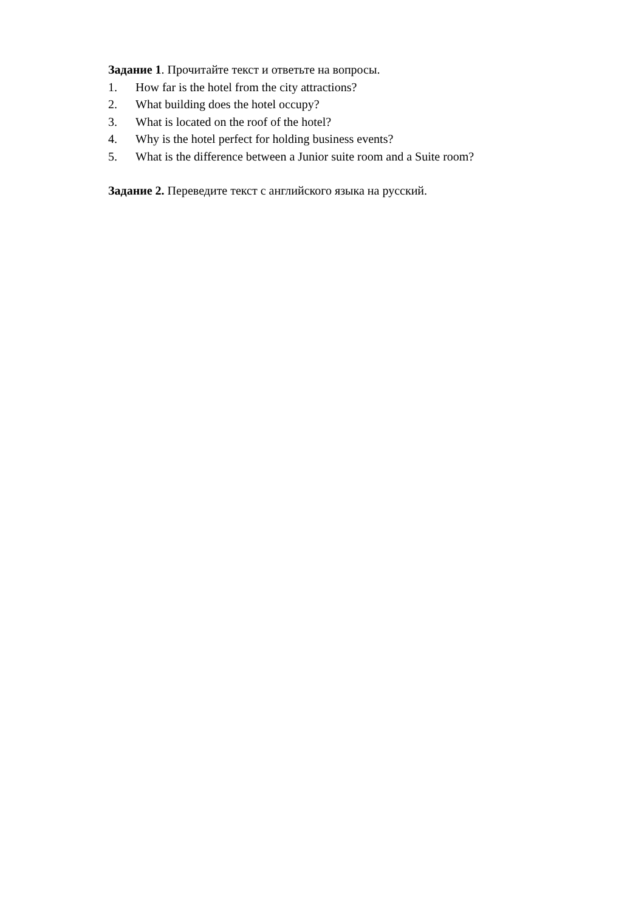Задание 1. Прочитайте текст и ответьте на вопросы.
1. How far is the hotel from the city attractions?
2. What building does the hotel occupy?
3. What is located on the roof of the hotel?
4. Why is the hotel perfect for holding business events?
5. What is the difference between a Junior suite room and a Suite room?
Задание 2. Переведите текст с английского языка на русский.